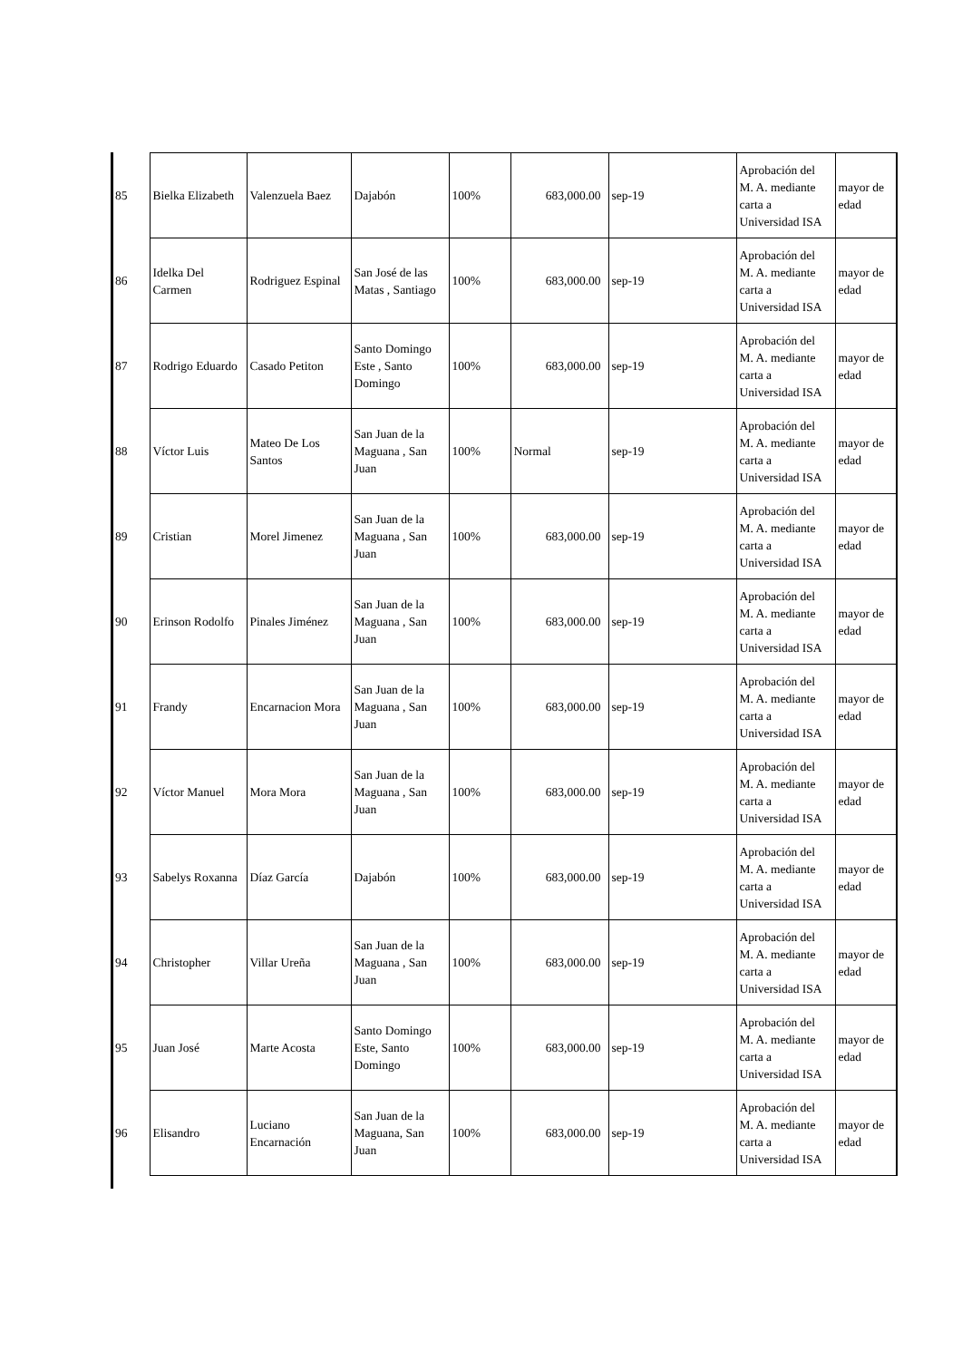| 85 | Bielka Elizabeth | Valenzuela Baez | Dajabón | 100% | 683,000.00 | sep-19 | Aprobación del M. A. mediante carta a Universidad ISA | mayor de edad |
| 86 | Idelka Del Carmen | Rodriguez Espinal | San José de las Matas , Santiago | 100% | 683,000.00 | sep-19 | Aprobación del M. A. mediante carta a Universidad ISA | mayor de edad |
| 87 | Rodrigo Eduardo | Casado Petiton | Santo Domingo Este , Santo Domingo | 100% | 683,000.00 | sep-19 | Aprobación del M. A. mediante carta a Universidad ISA | mayor de edad |
| 88 | Víctor Luis | Mateo De Los Santos | San Juan de la Maguana , San Juan | 100% | Normal | sep-19 | Aprobación del M. A. mediante carta a Universidad ISA | mayor de edad |
| 89 | Cristian | Morel Jimenez | San Juan de la Maguana , San Juan | 100% | 683,000.00 | sep-19 | Aprobación del M. A. mediante carta a Universidad ISA | mayor de edad |
| 90 | Erinson Rodolfo | Pinales Jiménez | San Juan de la Maguana , San Juan | 100% | 683,000.00 | sep-19 | Aprobación del M. A. mediante carta a Universidad ISA | mayor de edad |
| 91 | Frandy | Encarnacion Mora | San Juan de la Maguana , San Juan | 100% | 683,000.00 | sep-19 | Aprobación del M. A. mediante carta a Universidad ISA | mayor de edad |
| 92 | Víctor Manuel | Mora Mora | San Juan de la Maguana , San Juan | 100% | 683,000.00 | sep-19 | Aprobación del M. A. mediante carta a Universidad ISA | mayor de edad |
| 93 | Sabelys Roxanna | Díaz García | Dajabón | 100% | 683,000.00 | sep-19 | Aprobación del M. A. mediante carta a Universidad ISA | mayor de edad |
| 94 | Christopher | Villar Ureña | San Juan de la Maguana , San Juan | 100% | 683,000.00 | sep-19 | Aprobación del M. A. mediante carta a Universidad ISA | mayor de edad |
| 95 | Juan José | Marte Acosta | Santo Domingo Este, Santo Domingo | 100% | 683,000.00 | sep-19 | Aprobación del M. A. mediante carta a Universidad ISA | mayor de edad |
| 96 | Elisandro | Luciano Encarnación | San Juan de la Maguana, San Juan | 100% | 683,000.00 | sep-19 | Aprobación del M. A. mediante carta a Universidad ISA | mayor de edad |